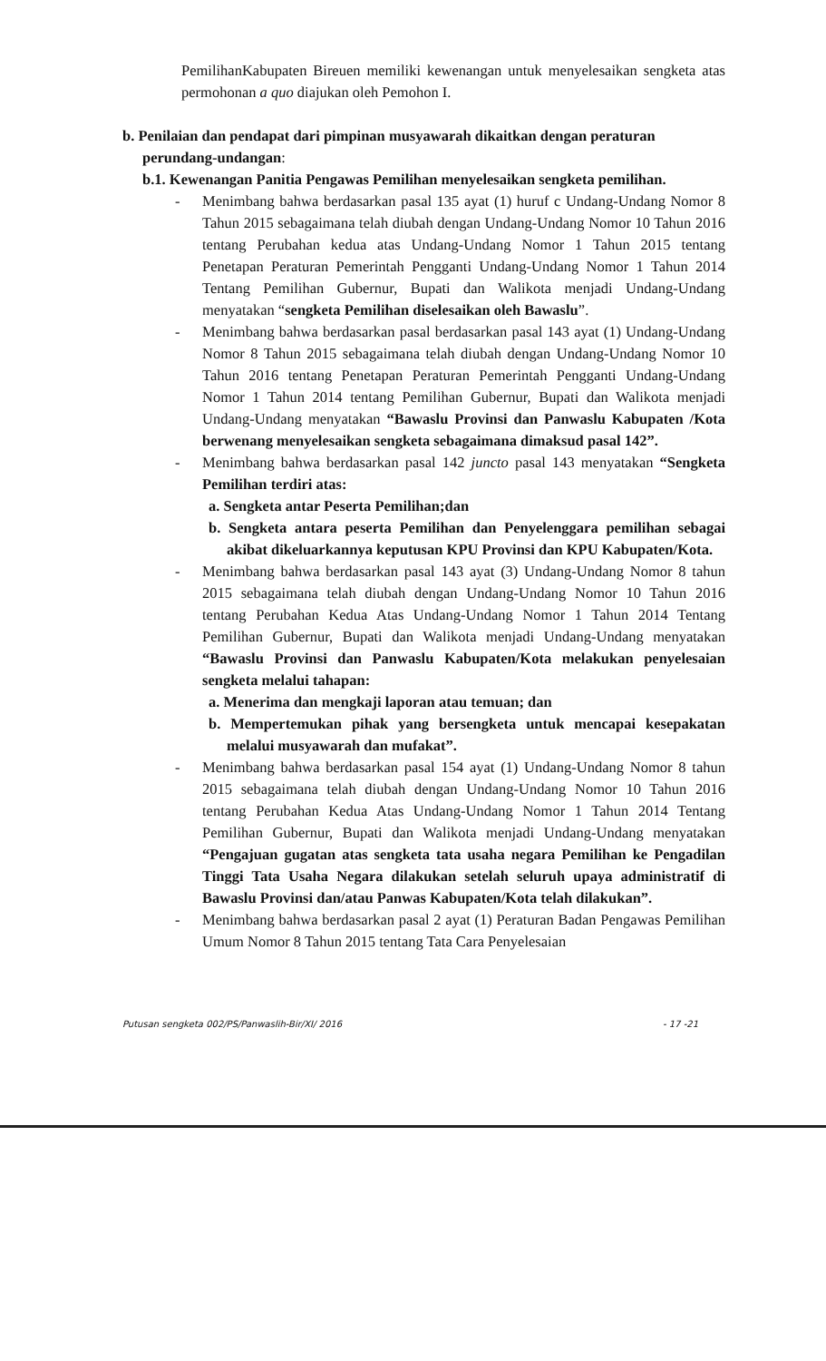PemilihanKabupaten Bireuen memiliki kewenangan untuk menyelesaikan sengketa atas permohonan a quo diajukan oleh Pemohon I.
b. Penilaian dan pendapat dari pimpinan musyawarah dikaitkan dengan peraturan
perundang-undangan:
b.1. Kewenangan Panitia Pengawas Pemilihan menyelesaikan sengketa pemilihan.
- Menimbang bahwa berdasarkan pasal 135 ayat (1) huruf c Undang-Undang Nomor 8 Tahun 2015 sebagaimana telah diubah dengan Undang-Undang Nomor 10 Tahun 2016 tentang Perubahan kedua atas Undang-Undang Nomor 1 Tahun 2015 tentang Penetapan Peraturan Pemerintah Pengganti Undang-Undang Nomor 1 Tahun 2014 Tentang Pemilihan Gubernur, Bupati dan Walikota menjadi Undang-Undang menyatakan “sengketa Pemilihan diselesaikan oleh Bawaslu”.
- Menimbang bahwa berdasarkan pasal berdasarkan pasal 143 ayat (1) Undang-Undang Nomor 8 Tahun 2015 sebagaimana telah diubah dengan Undang-Undang Nomor 10 Tahun 2016 tentang Penetapan Peraturan Pemerintah Pengganti Undang-Undang Nomor 1 Tahun 2014 tentang Pemilihan Gubernur, Bupati dan Walikota menjadi Undang-Undang menyatakan “Bawaslu Provinsi dan Panwaslu Kabupaten /Kota berwenang menyelesaikan sengketa sebagaimana dimaksud pasal 142”.
- Menimbang bahwa berdasarkan pasal 142 juncto pasal 143 menyatakan “Sengketa Pemilihan terdiri atas:
a. Sengketa antar Peserta Pemilihan;dan
b. Sengketa antara peserta Pemilihan dan Penyelenggara pemilihan sebagai akibat dikeluarkannya keputusan KPU Provinsi dan KPU Kabupaten/Kota.
- Menimbang bahwa berdasarkan pasal 143 ayat (3) Undang-Undang Nomor 8 tahun 2015 sebagaimana telah diubah dengan Undang-Undang Nomor 10 Tahun 2016 tentang Perubahan Kedua Atas Undang-Undang Nomor 1 Tahun 2014 Tentang Pemilihan Gubernur, Bupati dan Walikota menjadi Undang-Undang menyatakan “Bawaslu Provinsi dan Panwaslu Kabupaten/Kota melakukan penyelesaian sengketa melalui tahapan:
a. Menerima dan mengkaji laporan atau temuan; dan
b. Mempertemukan pihak yang bersengketa untuk mencapai kesepakatan melalui musyawarah dan mufakat”.
- Menimbang bahwa berdasarkan pasal 154 ayat (1) Undang-Undang Nomor 8 tahun 2015 sebagaimana telah diubah dengan Undang-Undang Nomor 10 Tahun 2016 tentang Perubahan Kedua Atas Undang-Undang Nomor 1 Tahun 2014 Tentang Pemilihan Gubernur, Bupati dan Walikota menjadi Undang-Undang menyatakan “Pengajuan gugatan atas sengketa tata usaha negara Pemilihan ke Pengadilan Tinggi Tata Usaha Negara dilakukan setelah seluruh upaya administratif di Bawaslu Provinsi dan/atau Panwas Kabupaten/Kota telah dilakukan”.
- Menimbang bahwa berdasarkan pasal 2 ayat (1) Peraturan Badan Pengawas Pemilihan Umum Nomor 8 Tahun 2015 tentang Tata Cara Penyelesaian
Putusan sengketa 002/PS/Panwaslih-Bir/XI/ 2016 - 17 -21